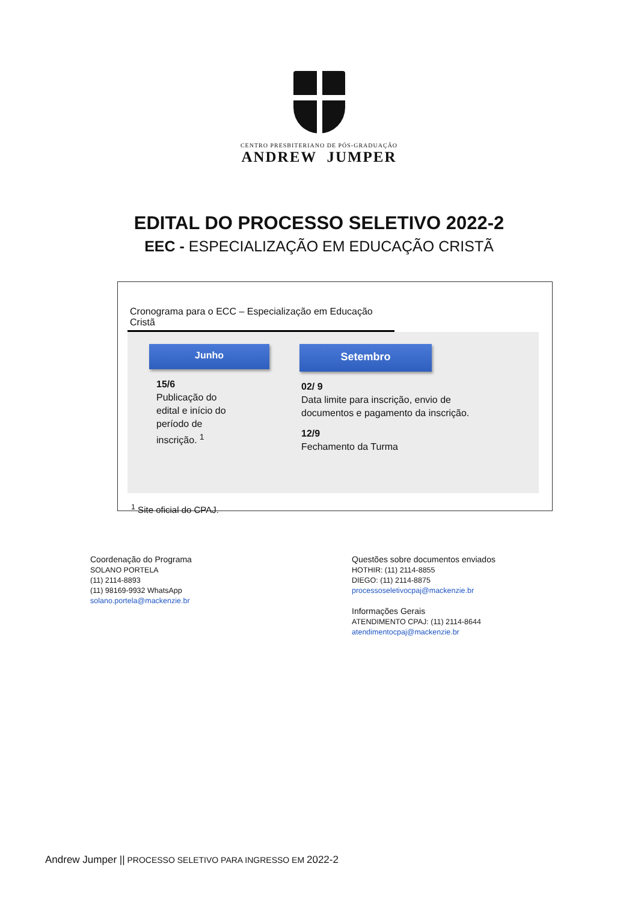CENTRO PRESBITERIANO DE PÓS-GRADUAÇÃO
ANDREW JUMPER
EDITAL DO PROCESSO SELETIVO 2022-2
EEC - ESPECIALIZAÇÃO EM EDUCAÇÃO CRISTÃ
Cronograma para o ECC – Especialização em Educação Cristã
Junho
15/6
Publicação do
edital e início do
período de
inscrição. <sup>1</sup>
Setembro
02/ 9
Data limite para inscrição, envio de
documentos e pagamento da inscrição.
12/9
Fechamento da Turma
<sup>1</sup> Site oficial do CPAJ.
Coordenação do Programa
SOLANO PORTELA
(11) 2114-8893
(11) 98169-9932 WhatsApp
solano.portela@mackenzie.br
Questões sobre documentos enviados
HOTHIR: (11) 2114-8855
DIEGO: (11) 2114-8875
processoseletivocpaj@mackenzie.br
Informações Gerais
ATENDIMENTO CPAJ: (11) 2114-8644
atendimentocpaj@mackenzie.br
Andrew Jumper || PROCESSO SELETIVO PARA INGRESSO EM 2022-2